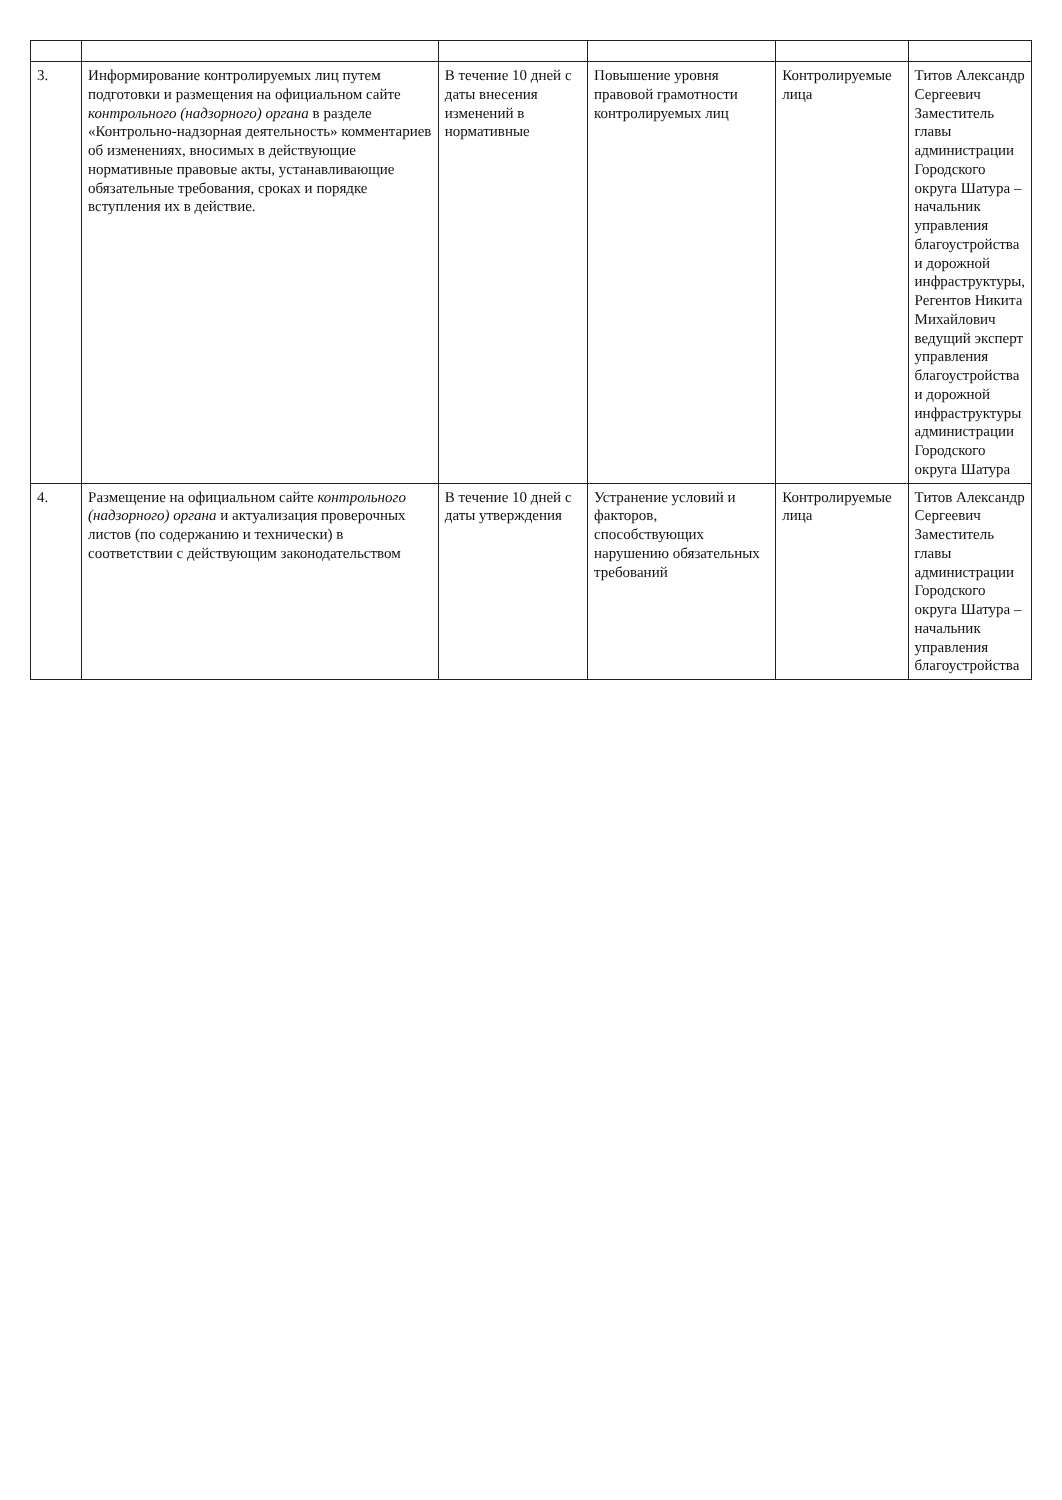| 3. | Информирование контролируемых лиц путем подготовки и размещения на официальном сайте контрольного (надзорного) органа в разделе «Контрольно-надзорная деятельность» комментариев об изменениях, вносимых в действующие нормативные правовые акты, устанавливающие обязательные требования, сроках и порядке вступления их в действие. | В течение 10 дней с даты внесения изменений в нормативные | Повышение уровня правовой грамотности контролируемых лиц | Контролируемые лица | Титов Александр Сергеевич Заместитель главы администрации Городского округа Шатура – начальник управления благоустройства и дорожной инфраструктуры, Регентов Никита Михайлович ведущий эксперт управления благоустройства и дорожной инфраструктуры администрации Городского округа Шатура |
| 4. | Размещение на официальном сайте контрольного (надзорного) органа и актуализация проверочных листов (по содержанию и технически) в соответствии с действующим законодательством | В течение 10 дней с даты утверждения | Устранение условий и факторов, способствующих нарушению обязательных требований | Контролируемые лица | Титов Александр Сергеевич Заместитель главы администрации Городского округа Шатура – начальник управления благоустройства |